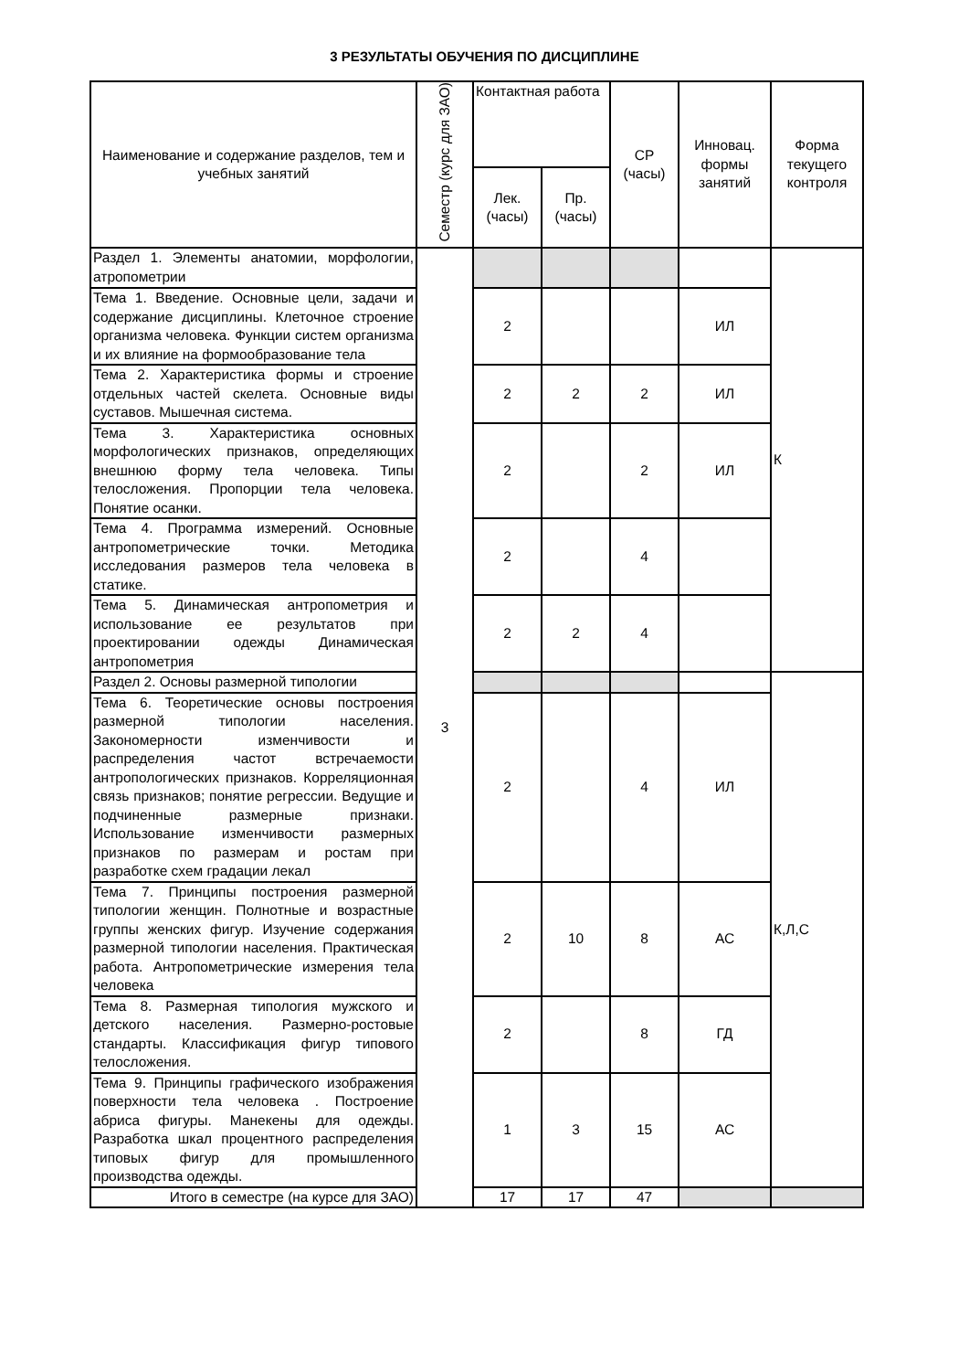3 РЕЗУЛЬТАТЫ ОБУЧЕНИЯ ПО ДИСЦИПЛИНЕ
| Наименование и содержание разделов, тем и учебных занятий | Семестр (курс для ЗАО) | Контактная работа | | СР (часы) | Инновац. формы занятий | Форма текущего контроля |
| --- | --- | --- | --- | --- | --- | --- |
| | | Лек. (часы) | Пр. (часы) | | | |
| Раздел 1. Элементы анатомии, морфологии, атропометрии | 3 | | | | | К |
| Тема 1. Введение. Основные цели, задачи и содержание дисциплины. Клеточное строение организма человека. Функции систем организма и их влияние на формообразование тела | | 2 | | | ИЛ | |
| Тема 2. Характеристика формы и строение отдельных частей скелета. Основные виды суставов. Мышечная система. | | 2 | 2 | 2 | ИЛ | |
| Тема 3. Характеристика основных морфологических признаков, определяющих внешнюю форму тела человека. Типы телосложения. Пропорции тела человека. Понятие осанки. | | 2 | | 2 | ИЛ | |
| Тема 4. Программа измерений. Основные антропометрические точки. Методика исследования размеров тела человека в статике. | | 2 | | 4 | | |
| Тема 5. Динамическая антропометрия и использование ее результатов при проектировании одежды Динамическая антропометрия | | 2 | 2 | 4 | | |
| Раздел 2. Основы размерной типологии | | | | | | К,Л,С |
| Тема 6. Теоретические основы построения размерной типологии населения. Закономерности изменчивости и распределения частот встречаемости антропологических признаков. Корреляционная связь признаков; понятие регрессии. Ведущие и подчиненные размерные признаки. Использование изменчивости размерных признаков по размерам и ростам при разработке схем градации лекал | | 2 | | 4 | ИЛ | |
| Тема 7. Принципы построения размерной типологии женщин. Полнотные и возрастные группы женских фигур. Изучение содержания размерной типологии населения. Практическая работа. Антропометрические измерения тела человека | | 2 | 10 | 8 | АС | |
| Тема 8. Размерная типология мужского и детского населения. Размерно-ростовые стандарты. Классификация фигур типового телосложения. | | 2 | | 8 | ГД | |
| Тема 9. Принципы графического изображения поверхности тела человека . Построение абриса фигуры. Манекены для одежды. Разработка шкал процентного распределения типовых фигур для промышленного производства одежды. | | 1 | 3 | 15 | АС | |
| Итого в семестре (на курсе для ЗАО) | | 17 | 17 | 47 | | |